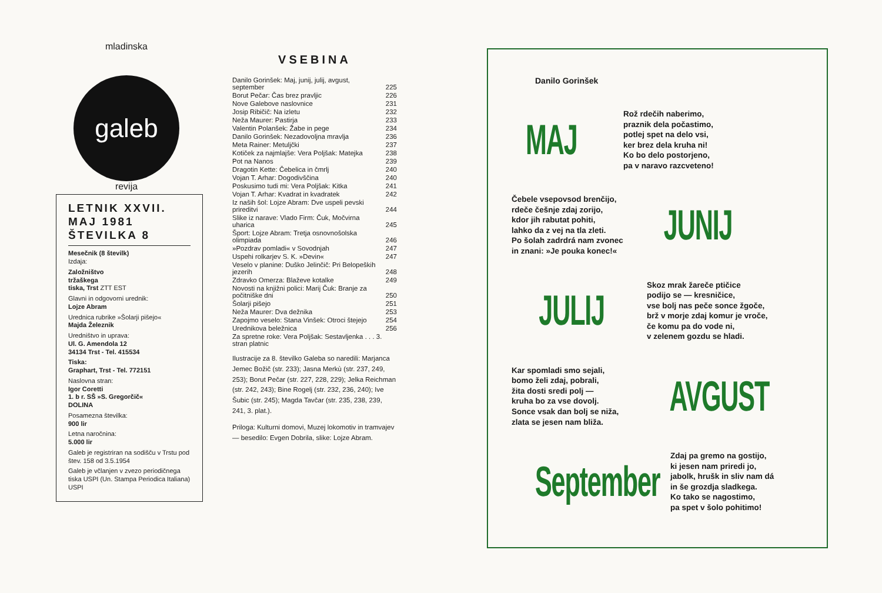mladinska
galeb
revija
LETNIK XXVII.
MAJ 1981
ŠTEVILKA 8
Mesečnik (8 številk)
Izdaja:
Založništvo
tržaškega
tiska, Trst ZTT EST
Glavni in odgovorni urednik:
Lojze Abram
Urednica rubrike »Šolarji pišejo«
Majda Železnik
Uredništvo in uprava:
Ul. G. Amendola 12
34134 Trst - Tel. 415534
Tiska:
Graphart, Trst - Tel. 772151
Naslovna stran:
Igor Coretti
1. b r. SŠ »S. Gregorčič«
DOLINA
Posamezna številka:
900 lir
Letna naročnina:
5.000 lir
Galeb je registriran na sodišču v Trstu pod štev. 158 od 3.5.1954
Galeb je včlanjen v zvezo periodičnega tiska USPI (Un. Stampa Periodica Italiana) USPI
VSEBINA
| Danilo Gorinšek: Maj, junij, julij, avgust, september | 225 |
| Borut Pečar: Čas brez pravljic | 226 |
| Nove Galebove naslovnice | 231 |
| Josip Ribičič: Na izletu | 232 |
| Neža Maurer: Pastirja | 233 |
| Valentin Polanšek: Žabe in pege | 234 |
| Danilo Gorinšek: Nezadovoljna mravlja | 236 |
| Meta Rainer: Metuljčki | 237 |
| Kotiček za najmlajše: Vera Poljšak: Matejka | 238 |
| Pot na Nanos | 239 |
| Dragotin Kette: Čebelica in čmrlj | 240 |
| Vojan T. Arhar: Dogodivščina | 240 |
| Poskusimo tudi mi: Vera Poljšak: Kitka | 241 |
| Vojan T. Arhar: Kvadrat in kvadratek | 242 |
| Iz naših šol: Lojze Abram: Dve uspeli pevski prireditvi | 244 |
| Slike iz narave: Vlado Firm: Čuk, Močvirna uharica | 245 |
| Šport: Lojze Abram: Tretja osnovnošolska olimpiada | 246 |
| »Pozdrav pomladi« v Sovodnjah | 247 |
| Uspehi rolkarjev S. K. »Devin« | 247 |
| Veselo v planine: Duško Jelinčič: Pri Belopeških jezerih | 248 |
| Zdravko Omerza: Blaževe kotalke | 249 |
| Novosti na knjižni polici: Marij Čuk: Branje za počitniške dni | 250 |
| Šolarji pišejo | 251 |
| Neža Maurer: Dva dežnika | 253 |
| Zapojmo veselo: Stana Vinšek: Otroci štejejo | 254 |
| Urednikova beležnica | 256 |
| Za spretne roke: Vera Poljšak: Sestavljenka . . . 3. stran platnic | |
Ilustracije za 8. številko Galeba so naredili: Marjanca Jemec Božič (str. 233); Jasna Merkù (str. 237, 249, 253); Borut Pečar (str. 227, 228, 229); Jelka Reichman (str. 242, 243); Bine Rogelj (str. 232, 236, 240); Ive Šubic (str. 245); Magda Tavčar (str. 235, 238, 239, 241, 3. plat.).
Priloga: Kulturni domovi, Muzej lokomotiv in tramvajev — besedilo: Evgen Dobrila, slike: Lojze Abram.
Danilo Gorinšek
MAJ
Rož rdečih naberimo,
praznik dela počastimo,
potlej spet na delo vsi,
ker brez dela kruha ni!
Ko bo delo postorjeno,
pa v naravo razcveteno!
Čebele vsepovsod brenčijo,
rdeče češnje zdaj zorijo,
kdor jih rabutat pohiti,
lahko da z vej na tla zleti.
Po šolah zadrdrá nam zvonec
in znani: »Je pouka konec!«
JUNIJ
JULIJ
Skoz mrak žareče ptičice
podijo se — kresničice,
vse bolj nas peče sonce žgoče,
brž v morje zdaj komur je vroče,
če komu pa do vode ni,
v zelenem gozdu se hladi.
Kar spomladi smo sejali,
bomo želi zdaj, pobrali,
žita dosti sredi polj —
kruha bo za vse dovolj.
Sonce vsak dan bolj se niža,
zlata se jesen nam bliža.
AVGUST
September
Zdaj pa gremo na gostijo,
ki jesen nam priredi jo,
jabolk, hrušk in sliv nam dá
in še grozdja sladkega.
Ko tako se nagostimo,
pa spet v šolo pohitimo!